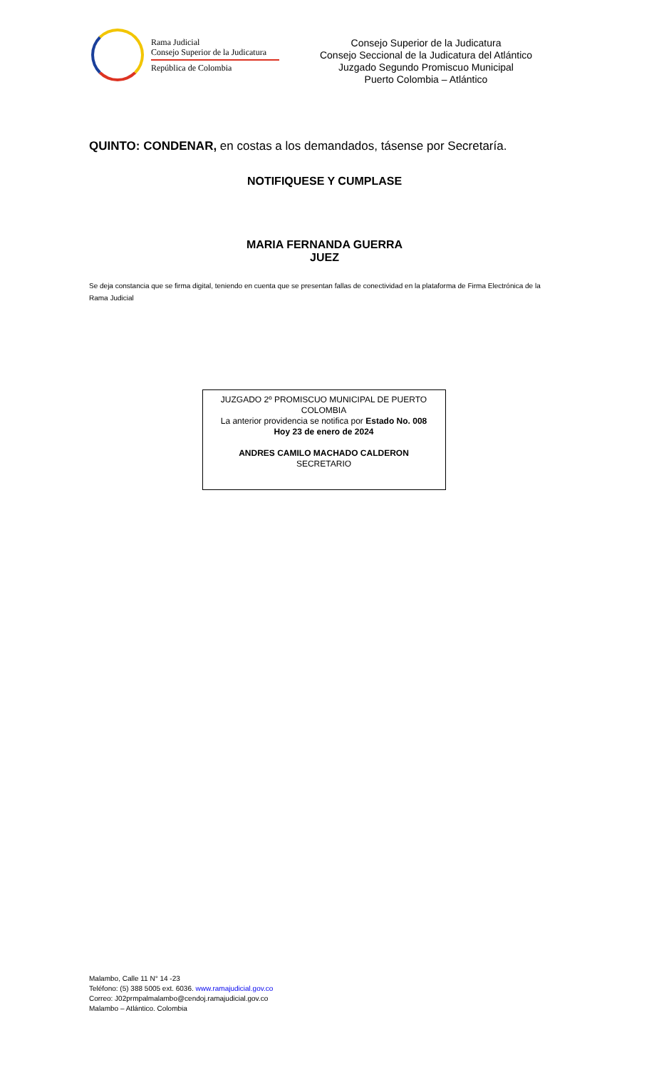Rama Judicial
Consejo Superior de la Judicatura
República de Colombia
Consejo Superior de la Judicatura
Consejo Seccional de la Judicatura del Atlántico
Juzgado Segundo Promiscuo Municipal
Puerto Colombia – Atlántico
QUINTO: CONDENAR, en costas a los demandados, tásense por Secretaría.
NOTIFIQUESE Y CUMPLASE
MARIA FERNANDA GUERRA
JUEZ
Se deja constancia que se firma digital, teniendo en cuenta que se presentan fallas de conectividad en la plataforma de Firma Electrónica de la Rama Judicial
JUZGADO 2º PROMISCUO MUNICIPAL DE PUERTO COLOMBIA
La anterior providencia se notifica por Estado No. 008
Hoy 23 de enero de 2024
ANDRES CAMILO MACHADO CALDERON
SECRETARIO
Malambo, Calle 11 N° 14 -23
Teléfono: (5) 388 5005 ext. 6036. www.ramajudicial.gov.co
Correo: J02prmpalmalambo@cendoj.ramajudicial.gov.co
Malambo – Atlántico. Colombia